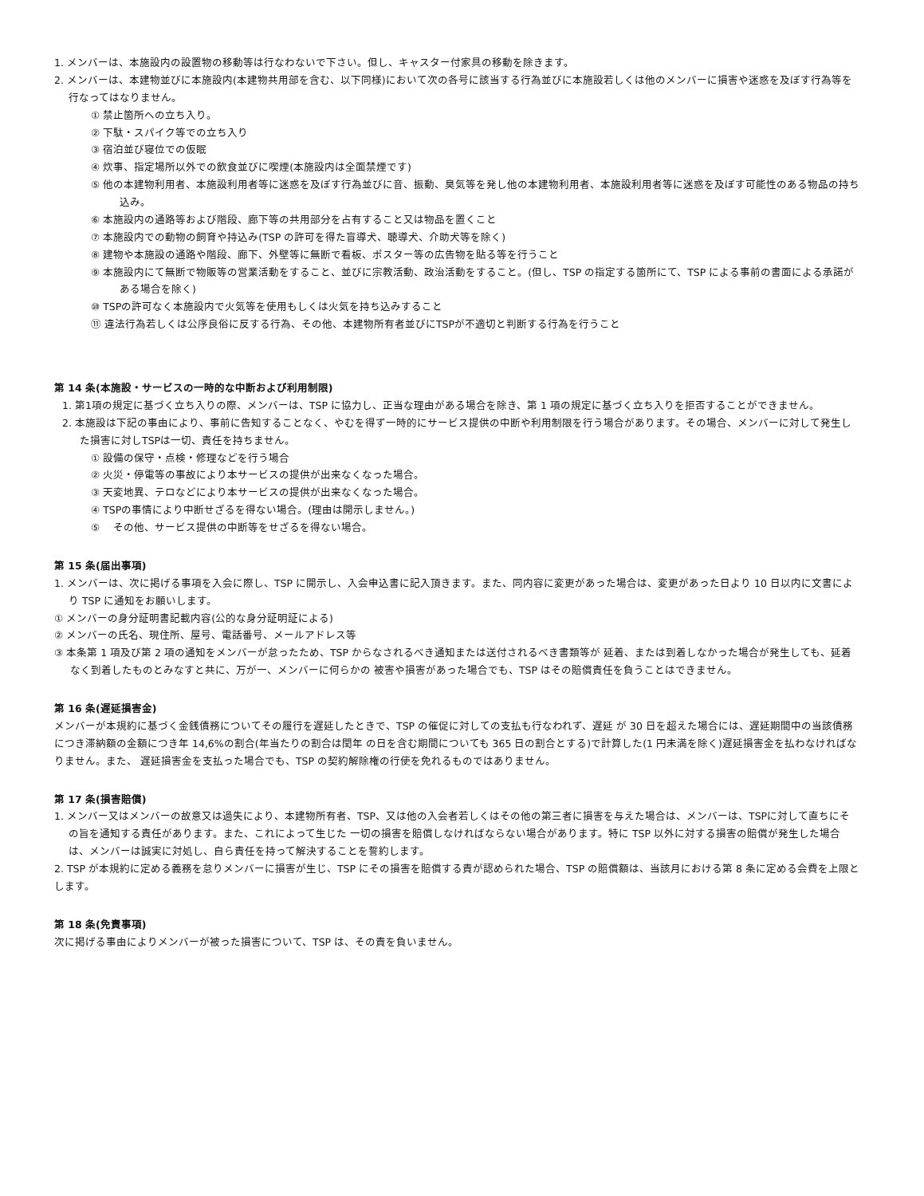1. メンバーは、本施設内の設置物の移動等は行なわないで下さい。但し、キャスター付家具の移動を除きます。
2. メンバーは、本建物並びに本施設内(本建物共用部を含む、以下同様)において次の各号に該当する行為並びに本施設若しくは他のメンバーに損害や迷惑を及ぼす行為等を行なってはなりません。
① 禁止箇所への立ち入り。
② 下駄・スパイク等での立ち入り
③ 宿泊並び寝位での仮眠
④ 炊事、指定場所以外での飲食並びに喫煙(本施設内は全面禁煙です)
⑤ 他の本建物利用者、本施設利用者等に迷惑を及ぼす行為並びに音、振動、臭気等を発し他の本建物利用者、本施設利用者等に迷惑を及ぼす可能性のある物品の持ち込み。
⑥ 本施設内の通路等および階段、廊下等の共用部分を占有すること又は物品を置くこと
⑦ 本施設内での動物の飼育や持込み(TSP の許可を得た盲導犬、聴導犬、介助犬等を除く)
⑧ 建物や本施設の通路や階段、廊下、外壁等に無断で看板、ポスター等の広告物を貼る等を行うこと
⑨ 本施設内にて無断で物販等の営業活動をすること、並びに宗教活動、政治活動をすること。(但し、TSP の指定する箇所にて、TSP による事前の書面による承諾がある場合を除く)
⑩ TSPの許可なく本施設内で火気等を使用もしくは火気を持ち込みすること
⑪ 違法行為若しくは公序良俗に反する行為、その他、本建物所有者並びにTSPが不適切と判断する行為を行うこと
第 14 条(本施設・サービスの一時的な中断および利用制限)
1. 第1項の規定に基づく立ち入りの際、メンバーは、TSP に協力し、正当な理由がある場合を除き、第 1 項の規定に基づく立ち入りを拒否することができません。
2. 本施設は下記の事由により、事前に告知することなく、やむを得ず一時的にサービス提供の中断や利用制限を行う場合があります。その場合、メンバーに対して発生した損害に対しTSPは一切、責任を持ちません。
① 設備の保守・点検・修理などを行う場合
② 火災・停電等の事故により本サービスの提供が出来なくなった場合。
③ 天変地異、テロなどにより本サービスの提供が出来なくなった場合。
④ TSPの事情により中断せざるを得ない場合。(理由は開示しません。)
⑤ 　その他、サービス提供の中断等をせざるを得ない場合。
第 15 条(届出事項)
1. メンバーは、次に掲げる事項を入会に際し、TSP に開示し、入会申込書に記入頂きます。また、同内容に変更があった場合は、変更があった日より 10 日以内に文書により TSP に通知をお願いします。
① メンバーの身分証明書記載内容(公的な身分証明証による)
② メンバーの氏名、現住所、屋号、電話番号、メールアドレス等
③ 本条第 1 項及び第 2 項の通知をメンバーが怠ったため、TSP からなされるべき通知または送付されるべき書類等が 延着、または到着しなかった場合が発生しても、延着なく到着したものとみなすと共に、万が一、メンバーに何らかの 被害や損害があった場合でも、TSP はその賠償責任を負うことはできません。
第 16 条(遅延損害金)
メンバーが本規約に基づく金銭債務についてその履行を遅延したときで、TSP の催促に対しての支払も行なわれず、遅延 が 30 日を超えた場合には、遅延期間中の当該債務につき滞納額の金額につき年 14,6%の割合(年当たりの割合は閏年 の日を含む期間についても 365 日の割合とする)で計算した(1 円未満を除く)遅延損害金を払わなければなりません。また、 遅延損害金を支払った場合でも、TSP の契約解除権の行使を免れるものではありません。
第 17 条(損害賠償)
1. メンバー又はメンバーの故意又は過失により、本建物所有者、TSP、又は他の入会者若しくはその他の第三者に損害を与えた場合は、メンバーは、TSPに対して直ちにその旨を通知する責任があります。また、これによって生じた 一切の損害を賠償しなければならない場合があります。特に TSP 以外に対する損害の賠償が発生した場合は、メンバーは誠実に対処し、自ら責任を持って解決することを誓約します。
2. TSP が本規約に定める義務を怠りメンバーに損害が生じ、TSP にその損害を賠償する責が認められた場合、TSP の賠償額は、当該月における第 8 条に定める会費を上限とします。
第 18 条(免責事項)
次に掲げる事由によりメンバーが被った損害について、TSP は、その責を負いません。